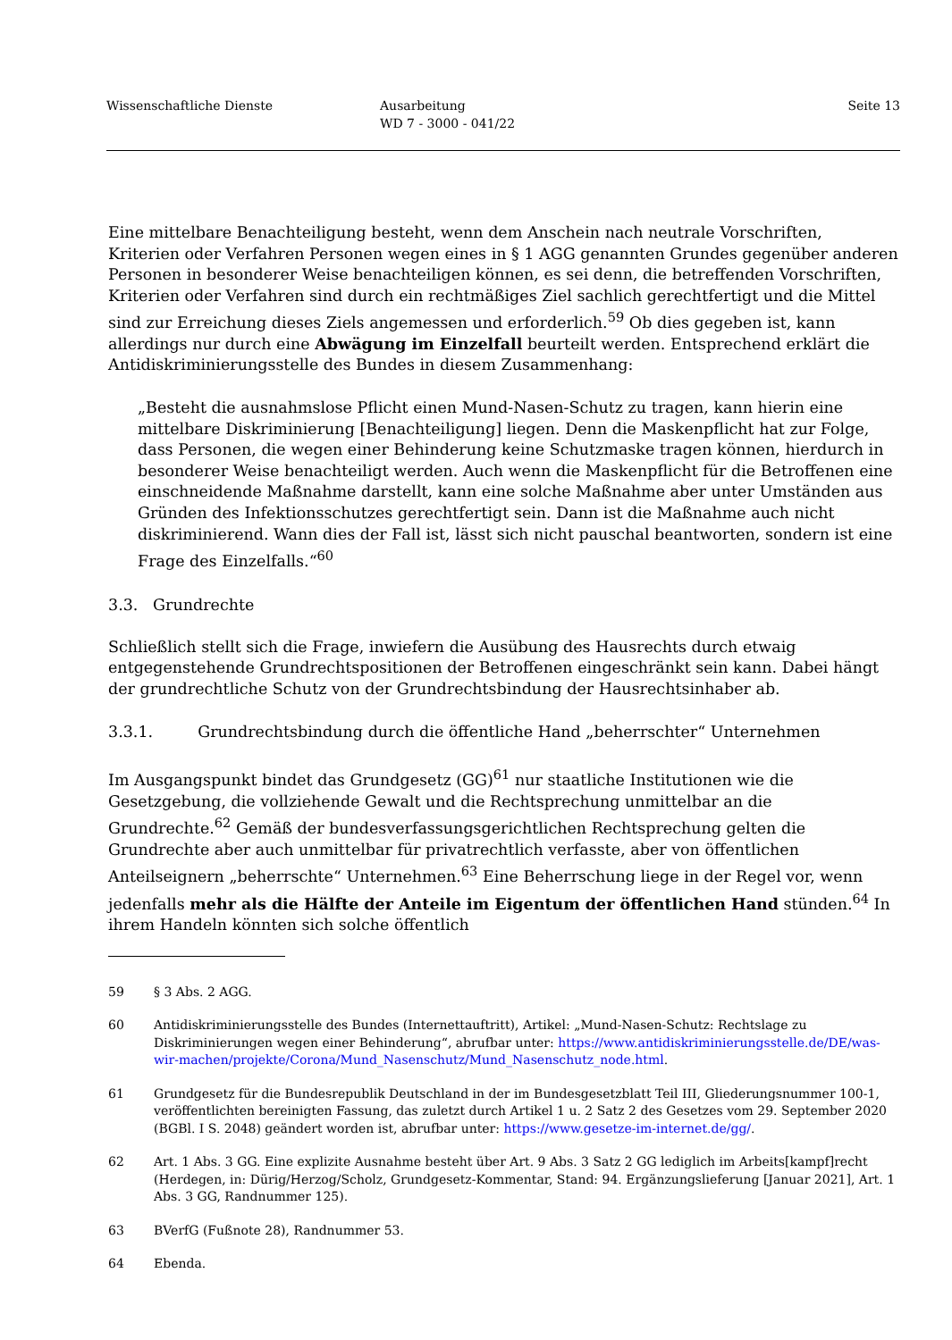Wissenschaftliche Dienste Ausarbeitung
WD 7 - 3000 - 041/22
Seite 13
Eine mittelbare Benachteiligung besteht, wenn dem Anschein nach neutrale Vorschriften, Kriterien oder Verfahren Personen wegen eines in § 1 AGG genannten Grundes gegenüber anderen Personen in besonderer Weise benachteiligen können, es sei denn, die betreffenden Vorschriften, Kriterien oder Verfahren sind durch ein rechtmäßiges Ziel sachlich gerechtfertigt und die Mittel sind zur Erreichung dieses Ziels angemessen und erforderlich.<sup>59</sup> Ob dies gegeben ist, kann allerdings nur durch eine Abwägung im Einzelfall beurteilt werden. Entsprechend erklärt die Antidiskriminierungsstelle des Bundes in diesem Zusammenhang:
„Besteht die ausnahmslose Pflicht einen Mund-Nasen-Schutz zu tragen, kann hierin eine mittelbare Diskriminierung [Benachteiligung] liegen. Denn die Maskenpflicht hat zur Folge, dass Personen, die wegen einer Behinderung keine Schutzmaske tragen können, hierdurch in besonderer Weise benachteiligt werden. Auch wenn die Maskenpflicht für die Betroffenen eine einschneidende Maßnahme darstellt, kann eine solche Maßnahme aber unter Umständen aus Gründen des Infektionsschutzes gerechtfertigt sein. Dann ist die Maßnahme auch nicht diskriminierend. Wann dies der Fall ist, lässt sich nicht pauschal beantworten, sondern ist eine Frage des Einzelfalls.“<sup>60</sup>
3.3. Grundrechte
Schließlich stellt sich die Frage, inwiefern die Ausübung des Hausrechts durch etwaig entgegenstehende Grundrechtspositionen der Betroffenen eingeschränkt sein kann. Dabei hängt der grundrechtliche Schutz von der Grundrechtsbindung der Hausrechtsinhaber ab.
3.3.1. Grundrechtsbindung durch die öffentliche Hand „beherrschter“ Unternehmen
Im Ausgangspunkt bindet das Grundgesetz (GG)<sup>61</sup> nur staatliche Institutionen wie die Gesetzgebung, die vollziehende Gewalt und die Rechtsprechung unmittelbar an die Grundrechte.<sup>62</sup> Gemäß der bundesverfassungsgerichtlichen Rechtsprechung gelten die Grundrechte aber auch unmittelbar für privatrechtlich verfasste, aber von öffentlichen Anteilseignern „beherrschte“ Unternehmen.<sup>63</sup> Eine Beherrschung liege in der Regel vor, wenn jedenfalls mehr als die Hälfte der Anteile im Eigentum der öffentlichen Hand stünden.<sup>64</sup> In ihrem Handeln könnten sich solche öffentlich
59 § 3 Abs. 2 AGG.
60 Antidiskriminierungsstelle des Bundes (Internettauftritt), Artikel: „Mund-Nasen-Schutz: Rechtslage zu Diskriminierungen wegen einer Behinderung“, abrufbar unter: https://www.antidiskriminierungsstelle.de/DE/was-wir-machen/projekte/Corona/Mund_Nasenschutz/Mund_Nasenschutz_node.html.
61 Grundgesetz für die Bundesrepublik Deutschland in der im Bundesgesetzblatt Teil III, Gliederungsnummer 100-1, veröffentlichten bereinigten Fassung, das zuletzt durch Artikel 1 u. 2 Satz 2 des Gesetzes vom 29. September 2020 (BGBl. I S. 2048) geändert worden ist, abrufbar unter: https://www.gesetze-im-internet.de/gg/.
62 Art. 1 Abs. 3 GG. Eine explizite Ausnahme besteht über Art. 9 Abs. 3 Satz 2 GG lediglich im Arbeits[kampf]recht (Herdegen, in: Dürig/Herzog/Scholz, Grundgesetz-Kommentar, Stand: 94. Ergänzungslieferung [Januar 2021], Art. 1 Abs. 3 GG, Randnummer 125).
63 BVerfG (Fußnote 28), Randnummer 53.
64 Ebenda.